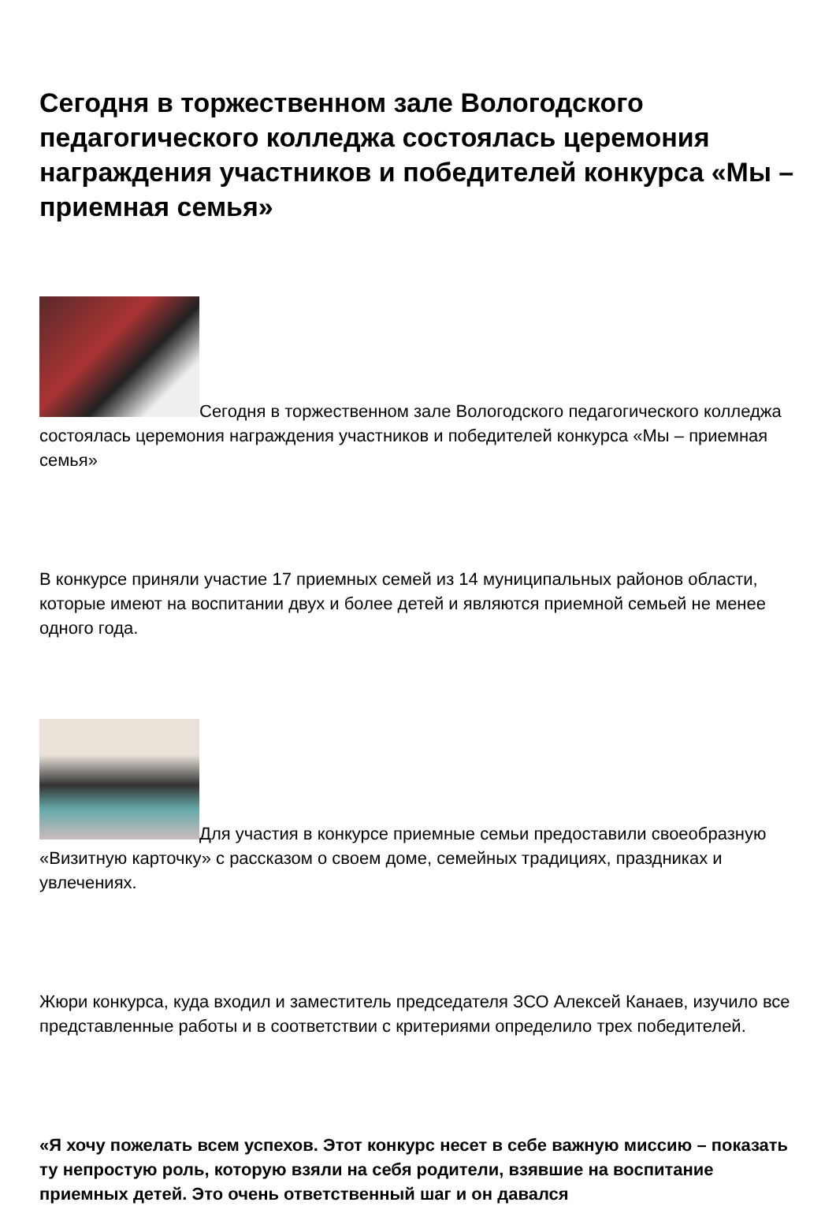Сегодня в торжественном зале Вологодского педагогического колледжа состоялась церемония награждения участников и победителей конкурса «Мы – приемная семья»
Сегодня в торжественном зале Вологодского педагогического колледжа состоялась церемония награждения участников и победителей конкурса «Мы – приемная семья»
В конкурсе приняли участие 17 приемных семей из 14 муниципальных районов области, которые имеют на воспитании двух и более детей и являются приемной семьей не менее одного года.
Для участия в конкурсе приемные семьи предоставили своеобразную «Визитную карточку» с рассказом о своем доме, семейных традициях, праздниках и увлечениях.
Жюри конкурса, куда входил и заместитель председателя ЗСО Алексей Канаев, изучило все представленные работы и в соответствии с критериями определило трех победителей.
«Я хочу пожелать всем успехов. Этот конкурс несет в себе важную миссию – показать ту непростую роль, которую взяли на себя родители, взявшие на воспитание приемных детей. Это очень ответственный шаг и он давался